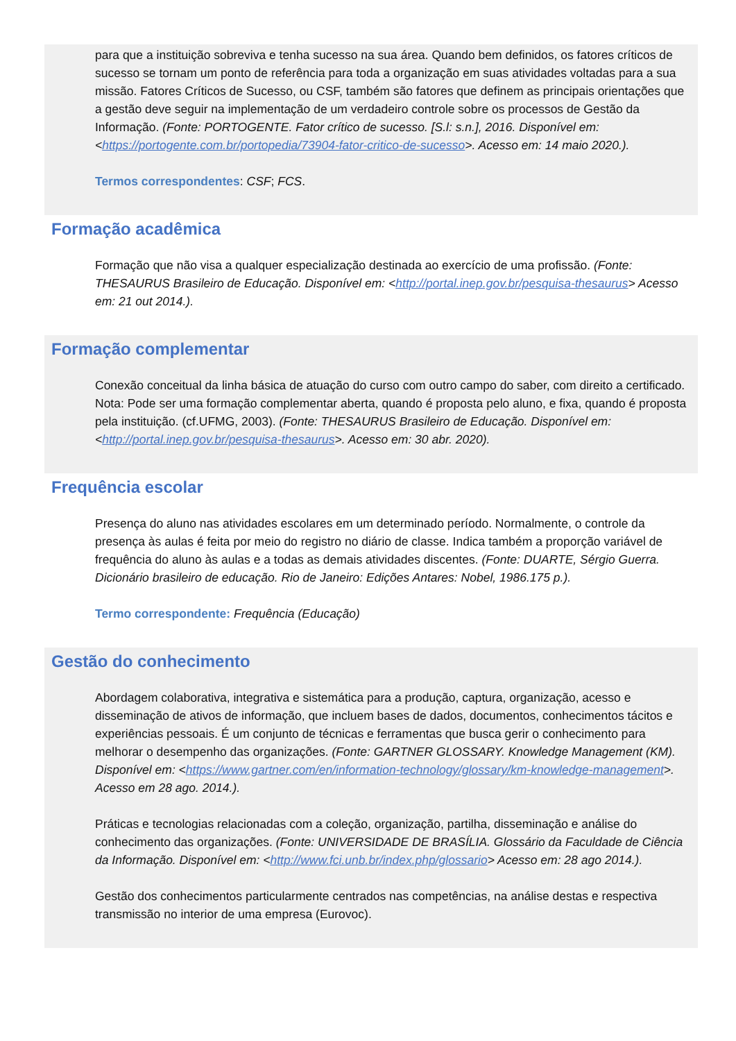para que a instituição sobreviva e tenha sucesso na sua área. Quando bem definidos, os fatores críticos de sucesso se tornam um ponto de referência para toda a organização em suas atividades voltadas para a sua missão. Fatores Críticos de Sucesso, ou CSF, também são fatores que definem as principais orientações que a gestão deve seguir na implementação de um verdadeiro controle sobre os processos de Gestão da Informação. (Fonte: PORTOGENTE. Fator crítico de sucesso. [S.l: s.n.], 2016. Disponível em: <https://portogente.com.br/portopedia/73904-fator-critico-de-sucesso>. Acesso em: 14 maio 2020.).
Termos correspondentes: CSF; FCS.
Formação acadêmica
Formação que não visa a qualquer especialização destinada ao exercício de uma profissão. (Fonte: THESAURUS Brasileiro de Educação. Disponível em: <http://portal.inep.gov.br/pesquisa-thesaurus> Acesso em: 21 out 2014.).
Formação complementar
Conexão conceitual da linha básica de atuação do curso com outro campo do saber, com direito a certificado. Nota: Pode ser uma formação complementar aberta, quando é proposta pelo aluno, e fixa, quando é proposta pela instituição. (cf.UFMG, 2003). (Fonte: THESAURUS Brasileiro de Educação. Disponível em: <http://portal.inep.gov.br/pesquisa-thesaurus>. Acesso em: 30 abr. 2020).
Frequência escolar
Presença do aluno nas atividades escolares em um determinado período. Normalmente, o controle da presença às aulas é feita por meio do registro no diário de classe. Indica também a proporção variável de frequência do aluno às aulas e a todas as demais atividades discentes. (Fonte: DUARTE, Sérgio Guerra. Dicionário brasileiro de educação. Rio de Janeiro: Edições Antares: Nobel, 1986.175 p.).
Termo correspondente: Frequência (Educação)
Gestão do conhecimento
Abordagem colaborativa, integrativa e sistemática para a produção, captura, organização, acesso e disseminação de ativos de informação, que incluem bases de dados, documentos, conhecimentos tácitos e experiências pessoais. É um conjunto de técnicas e ferramentas que busca gerir o conhecimento para melhorar o desempenho das organizações. (Fonte: GARTNER GLOSSARY. Knowledge Management (KM). Disponível em: <https://www.gartner.com/en/information-technology/glossary/km-knowledge-management>. Acesso em 28 ago. 2014.).
Práticas e tecnologias relacionadas com a coleção, organização, partilha, disseminação e análise do conhecimento das organizações. (Fonte: UNIVERSIDADE DE BRASÍLIA. Glossário da Faculdade de Ciência da Informação. Disponível em: <http://www.fci.unb.br/index.php/glossario> Acesso em: 28 ago 2014.).
Gestão dos conhecimentos particularmente centrados nas competências, na análise destas e respectiva transmissão no interior de uma empresa (Eurovoc).